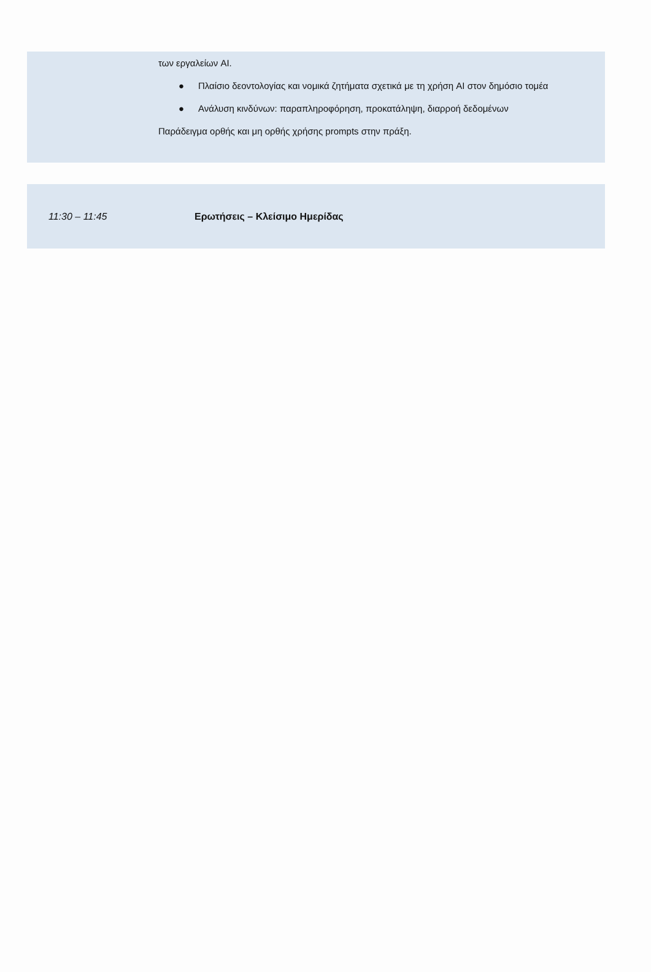των εργαλείων AI.
● Πλαίσιο δεοντολογίας και νομικά ζητήματα σχετικά με τη χρήση AI στον δημόσιο τομέα
● Ανάλυση κινδύνων: παραπληροφόρηση, προκατάληψη, διαρροή δεδομένων
Παράδειγμα ορθής και μη ορθής χρήσης prompts στην πράξη.
11:30 – 11:45 Ερωτήσεις – Κλείσιμο Ημερίδας